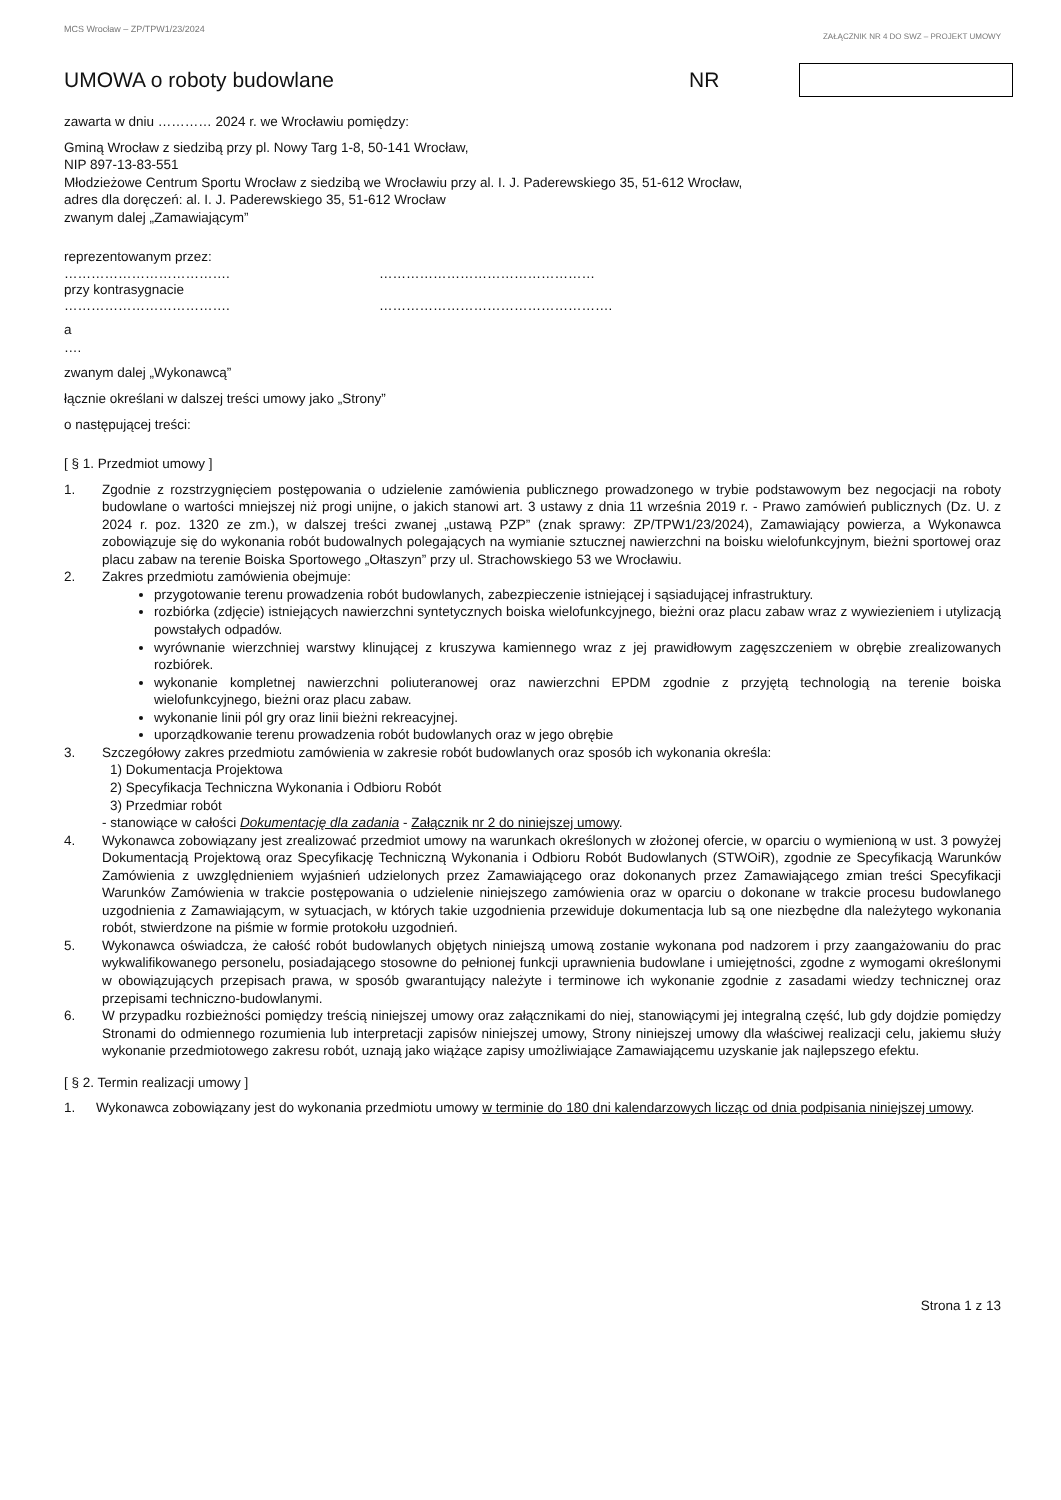MCS Wrocław – ZP/TPW1/23/2024
ZAŁĄCZNIK NR 4 DO SWZ – PROJEKT UMOWY
UMOWA o roboty budowlane NR
zawarta w dniu ………… 2024 r. we Wrocławiu pomiędzy:
Gminą Wrocław z siedzibą przy pl. Nowy Targ 1-8, 50-141 Wrocław,
NIP 897-13-83-551
Młodzieżowe Centrum Sportu Wrocław z siedzibą we Wrocławiu przy al. I. J. Paderewskiego 35, 51-612 Wrocław,
adres dla doręczeń: al. I. J. Paderewskiego 35, 51-612 Wrocław
zwanym dalej „Zamawiającym”
reprezentowanym przez:
………………………………. …………………………………………
przy kontrasygnacie
………………………………. …………………………………………….
a
….
zwanym dalej „Wykonawcą”
łącznie określani w dalszej treści umowy jako „Strony”
o następującej treści:
[ § 1. Przedmiot umowy ]
1. Zgodnie z rozstrzygnięciem postępowania o udzielenie zamówienia publicznego prowadzonego w trybie podstawowym bez negocjacji na roboty budowlane o wartości mniejszej niż progi unijne, o jakich stanowi art. 3 ustawy z dnia 11 września 2019 r. - Prawo zamówień publicznych (Dz. U. z 2024 r. poz. 1320 ze zm.), w dalszej treści zwanej „ustawą PZP” (znak sprawy: ZP/TPW1/23/2024), Zamawiający powierza, a Wykonawca zobowiązuje się do wykonania robót budowalnych polegających na wymianie sztucznej nawierzchni na boisku wielofunkcyjnym, bieżni sportowej oraz placu zabaw na terenie Boiska Sportowego „Ołtaszyn” przy ul. Strachowskiego 53 we Wrocławiu.
2. Zakres przedmiotu zamówienia obejmuje:
przygotowanie terenu prowadzenia robót budowlanych, zabezpieczenie istniejącej i sąsiadującej infrastruktury.
rozbiórka (zdjęcie) istniejących nawierzchni syntetycznych boiska wielofunkcyjnego, bieżni oraz placu zabaw wraz z wywiezieniem i utylizacją powstałych odpadów.
wyrównanie wierzchniej warstwy klinującej z kruszywa kamiennego wraz z jej prawidłowym zagęszczeniem w obrębie zrealizowanych rozbiórek.
wykonanie kompletnej nawierzchni poliuteranowej oraz nawierzchni EPDM zgodnie z przyjętą technologią na terenie boiska wielofunkcyjnego, bieżni oraz placu zabaw.
wykonanie linii pól gry oraz linii bieżni rekreacyjnej.
uporządkowanie terenu prowadzenia robót budowlanych oraz w jego obrębie
3. Szczegółowy zakres przedmiotu zamówienia w zakresie robót budowlanych oraz sposób ich wykonania określa:
1) Dokumentacja Projektowa
2) Specyfikacja Techniczna Wykonania i Odbioru Robót
3) Przedmiar robót
- stanowiące w całości Dokumentację dla zadania - Załącznik nr 2 do niniejszej umowy.
4. Wykonawca zobowiązany jest zrealizować przedmiot umowy na warunkach określonych w złożonej ofercie, w oparciu o wymienioną w ust. 3 powyżej Dokumentacją Projektową oraz Specyfikację Techniczną Wykonania i Odbioru Robót Budowlanych (STWOiR), zgodnie ze Specyfikacją Warunków Zamówienia z uwzględnieniem wyjaśnień udzielonych przez Zamawiającego oraz dokonanych przez Zamawiającego zmian treści Specyfikacji Warunków Zamówienia w trakcie postępowania o udzielenie niniejszego zamówienia oraz w oparciu o dokonane w trakcie procesu budowlanego uzgodnienia z Zamawiającym, w sytuacjach, w których takie uzgodnienia przewiduje dokumentacja lub są one niezbędne dla należytego wykonania robót, stwierdzone na piśmie w formie protokołu uzgodnień.
5. Wykonawca oświadcza, że całość robót budowlanych objętych niniejszą umową zostanie wykonana pod nadzorem i przy zaangażowaniu do prac wykwalifikowanego personelu, posiadającego stosowne do pełnionej funkcji uprawnienia budowlane i umiejętności, zgodne z wymogami określonymi w obowiązujących przepisach prawa, w sposób gwarantujący należyte i terminowe ich wykonanie zgodnie z zasadami wiedzy technicznej oraz przepisami techniczno-budowlanymi.
6. W przypadku rozbieżności pomiędzy treścią niniejszej umowy oraz załącznikami do niej, stanowiącymi jej integralną część, lub gdy dojdzie pomiędzy Stronami do odmiennego rozumienia lub interpretacji zapisów niniejszej umowy, Strony niniejszej umowy dla właściwej realizacji celu, jakiemu służy wykonanie przedmiotowego zakresu robót, uznają jako wiążące zapisy umożliwiające Zamawiającemu uzyskanie jak najlepszego efektu.
[ § 2. Termin realizacji umowy ]
1. Wykonawca zobowiązany jest do wykonania przedmiotu umowy w terminie do 180 dni kalendarzowych licząc od dnia podpisania niniejszej umowy.
Strona 1 z 13